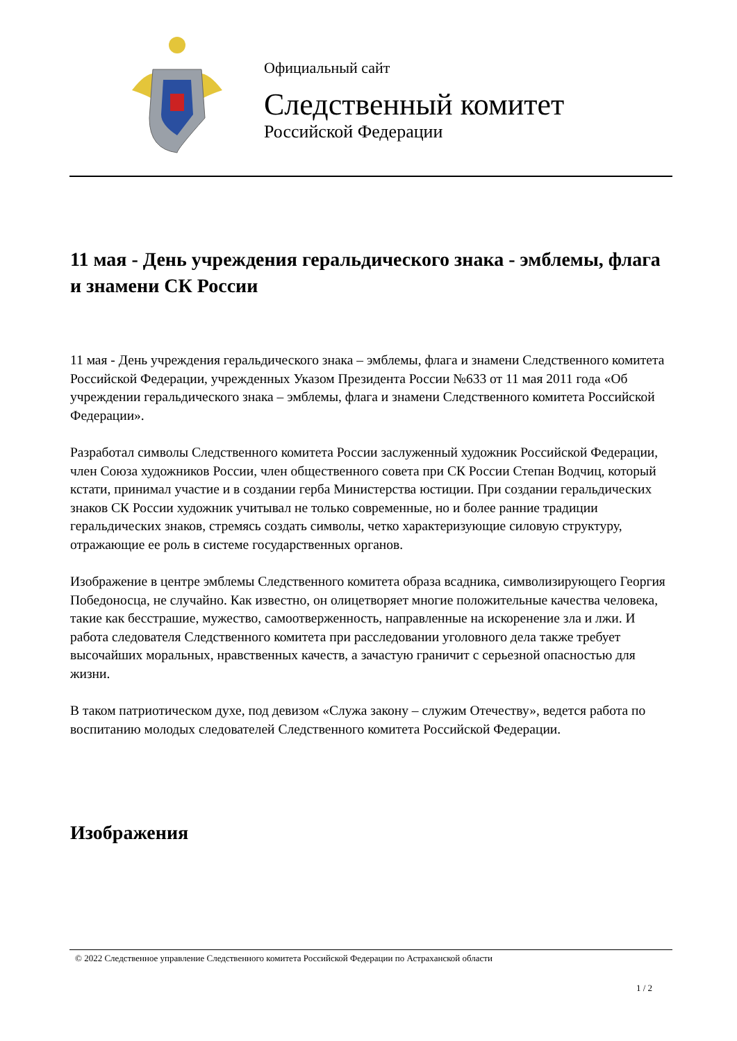Официальный сайт
Следственный комитет
Российской Федерации
11 мая - День учреждения геральдического знака - эмблемы, флага и знамени СК России
11 мая - День учреждения геральдического знака – эмблемы, флага и знамени Следственного комитета Российской Федерации, учрежденных Указом Президента России №633 от 11 мая 2011 года «Об учреждении геральдического знака – эмблемы, флага и знамени Следственного комитета Российской Федерации».
Разработал символы Следственного комитета России заслуженный художник Российской Федерации, член Союза художников России, член общественного совета при СК России Степан Водчиц, который кстати, принимал участие и в создании герба Министерства юстиции. При создании геральдических знаков СК России художник учитывал не только современные, но и более ранние традиции геральдических знаков, стремясь создать символы, четко характеризующие силовую структуру, отражающие ее роль в системе государственных органов.
Изображение в центре эмблемы Следственного комитета образа всадника, символизирующего Георгия Победоносца, не случайно. Как известно, он олицетворяет многие положительные качества человека, такие как бесстрашие, мужество, самоотверженность, направленные на искоренение зла и лжи. И работа следователя Следственного комитета при расследовании уголовного дела также требует высочайших моральных, нравственных качеств, а зачастую граничит с серьезной опасностью для жизни.
В таком патриотическом духе, под девизом «Служа закону – служим Отечеству», ведется работа по воспитанию молодых следователей Следственного комитета Российской Федерации.
Изображения
© 2022 Следственное управление Следственного комитета Российской Федерации по Астраханской области
1 / 2